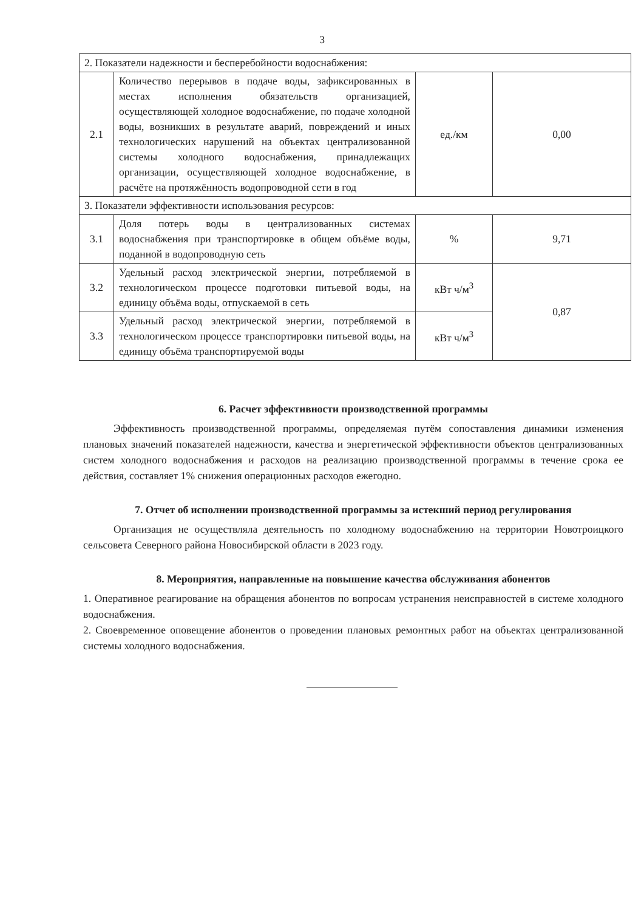3
| 2. Показатели надежности и бесперебойности водоснабжения: | | | |
| 2.1 | Количество перерывов в подаче воды, зафиксированных в местах исполнения обязательств организацией, осуществляющей холодное водоснабжение, по подаче холодной воды, возникших в результате аварий, повреждений и иных технологических нарушений на объектах централизованной системы холодного водоснабжения, принадлежащих организации, осуществляющей холодное водоснабжение, в расчёте на протяжённость водопроводной сети в год | ед./км | 0,00 |
| 3. Показатели эффективности использования ресурсов: | | | |
| 3.1 | Доля потерь воды в централизованных системах водоснабжения при транспортировке в общем объёме воды, поданной в водопроводную сеть | % | 9,71 |
| 3.2 | Удельный расход электрической энергии, потребляемой в технологическом процессе подготовки питьевой воды, на единицу объёма воды, отпускаемой в сеть | кВт ч/м<sup>3</sup> | 0,87 |
| 3.3 | Удельный расход электрической энергии, потребляемой в технологическом процессе транспортировки питьевой воды, на единицу объёма транспортируемой воды | кВт ч/м<sup>3</sup> | |
6. Расчет эффективности производственной программы
Эффективность производственной программы, определяемая путём сопоставления динамики изменения плановых значений показателей надежности, качества и энергетической эффективности объектов централизованных систем холодного водоснабжения и расходов на реализацию производственной программы в течение срока ее действия, составляет 1% снижения операционных расходов ежегодно.
7. Отчет об исполнении производственной программы за истекший период регулирования
Организация не осуществляла деятельность по холодному водоснабжению на территории Новотроицкого сельсовета Северного района Новосибирской области в 2023 году.
8. Мероприятия, направленные на повышение качества обслуживания абонентов
1. Оперативное реагирование на обращения абонентов по вопросам устранения неисправностей в системе холодного водоснабжения.
2. Своевременное оповещение абонентов о проведении плановых ремонтных работ на объектах централизованной системы холодного водоснабжения.